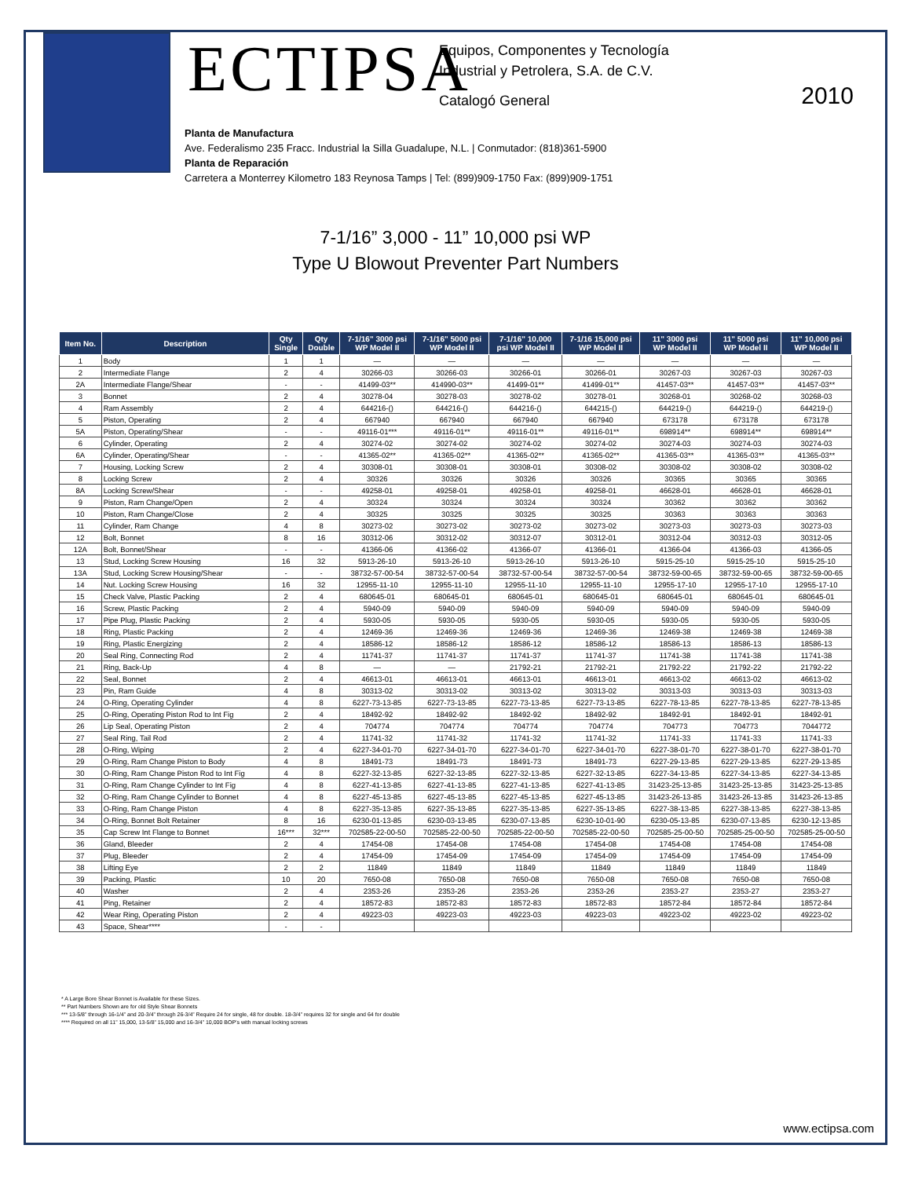ECTIPSA
Equipos, Componentes y Tecnología
Industrial y Petrolera, S.A. de C.V.
Catalogó General
2010
Planta de Manufactura
Ave. Federalismo 235 Fracc. Industrial la Silla Guadalupe, N.L. | Conmutador: (818)361-5900
Planta de Reparación
Carretera a Monterrey Kilometro 183 Reynosa Tamps | Tel: (899)909-1750 Fax: (899)909-1751
7-1/16” 3,000 - 11” 10,000 psi WP
Type U Blowout Preventer Part Numbers
| Item No. | Description | Qty Single | Qty Double | 7-1/16" 3000 psi WP Model II | 7-1/16" 5000 psi WP Model II | 7-1/16" 10,000 psi WP Model II | 7-1/16 15,000 psi WP Model II | 11" 3000 psi WP Model II | 11" 5000 psi WP Model II | 11" 10,000 psi WP Model II |
| --- | --- | --- | --- | --- | --- | --- | --- | --- | --- | --- |
| 1 | Body | 1 | 1 | — | — | — | — | — | — | — |
| 2 | Intermediate Flange | 2 | 4 | 30266-03 | 30266-03 | 30266-01 | 30266-01 | 30267-03 | 30267-03 | 30267-03 |
| 2A | Intermediate Flange/Shear | - | - | 41499-03** | 414990-03** | 41499-01** | 41499-01** | 41457-03** | 41457-03** | 41457-03** |
| 3 | Bonnet | 2 | 4 | 30278-04 | 30278-03 | 30278-02 | 30278-01 | 30268-01 | 30268-02 | 30268-03 |
| 4 | Ram Assembly | 2 | 4 | 644216-() | 644216-() | 644216-() | 644215-() | 644219-() | 644219-() | 644219-() |
| 5 | Piston, Operating | 2 | 4 | 667940 | 667940 | 667940 | 667940 | 673178 | 673178 | 673178 |
| 5A | Piston, Operating/Shear | - | - | 49116-01*** | 49116-01** | 49116-01** | 49116-01** | 698914** | 698914** | 698914** |
| 6 | Cylinder, Operating | 2 | 4 | 30274-02 | 30274-02 | 30274-02 | 30274-02 | 30274-03 | 30274-03 | 30274-03 |
| 6A | Cylinder, Operating/Shear | - | - | 41365-02** | 41365-02** | 41365-02** | 41365-02** | 41365-03** | 41365-03** | 41365-03** |
| 7 | Housing, Locking Screw | 2 | 4 | 30308-01 | 30308-01 | 30308-01 | 30308-02 | 30308-02 | 30308-02 | 30308-02 |
| 8 | Locking Screw | 2 | 4 | 30326 | 30326 | 30326 | 30326 | 30365 | 30365 | 30365 |
| 8A | Locking Screw/Shear | - | - | 49258-01 | 49258-01 | 49258-01 | 49258-01 | 46628-01 | 46628-01 | 46628-01 |
| 9 | Piston, Ram Change/Open | 2 | 4 | 30324 | 30324 | 30324 | 30324 | 30362 | 30362 | 30362 |
| 10 | Piston, Ram Change/Close | 2 | 4 | 30325 | 30325 | 30325 | 30325 | 30363 | 30363 | 30363 |
| 11 | Cylinder, Ram Change | 4 | 8 | 30273-02 | 30273-02 | 30273-02 | 30273-02 | 30273-03 | 30273-03 | 30273-03 |
| 12 | Bolt, Bonnet | 8 | 16 | 30312-06 | 30312-02 | 30312-07 | 30312-01 | 30312-04 | 30312-03 | 30312-05 |
| 12A | Bolt, Bonnet/Shear | - | - | 41366-06 | 41366-02 | 41366-07 | 41366-01 | 41366-04 | 41366-03 | 41366-05 |
| 13 | Stud, Locking Screw Housing | 16 | 32 | 5913-26-10 | 5913-26-10 | 5913-26-10 | 5913-26-10 | 5915-25-10 | 5915-25-10 | 5915-25-10 |
| 13A | Stud, Locking Screw Housing/Shear | - | - | 38732-57-00-54 | 38732-57-00-54 | 38732-57-00-54 | 38732-57-00-54 | 38732-59-00-65 | 38732-59-00-65 | 38732-59-00-65 |
| 14 | Nut. Locking Screw Housing | 16 | 32 | 12955-11-10 | 12955-11-10 | 12955-11-10 | 12955-11-10 | 12955-17-10 | 12955-17-10 | 12955-17-10 |
| 15 | Check Valve, Plastic Packing | 2 | 4 | 680645-01 | 680645-01 | 680645-01 | 680645-01 | 680645-01 | 680645-01 | 680645-01 |
| 16 | Screw, Plastic Packing | 2 | 4 | 5940-09 | 5940-09 | 5940-09 | 5940-09 | 5940-09 | 5940-09 | 5940-09 |
| 17 | Pipe Plug, Plastic Packing | 2 | 4 | 5930-05 | 5930-05 | 5930-05 | 5930-05 | 5930-05 | 5930-05 | 5930-05 |
| 18 | Ring, Plastic Packing | 2 | 4 | 12469-36 | 12469-36 | 12469-36 | 12469-36 | 12469-38 | 12469-38 | 12469-38 |
| 19 | Ring, Plastic Energizing | 2 | 4 | 18586-12 | 18586-12 | 18586-12 | 18586-12 | 18586-13 | 18586-13 | 18586-13 |
| 20 | Seal Ring, Connecting Rod | 2 | 4 | 11741-37 | 11741-37 | 11741-37 | 11741-37 | 11741-38 | 11741-38 | 11741-38 |
| 21 | Ring, Back-Up | 4 | 8 | — | — | 21792-21 | 21792-21 | 21792-22 | 21792-22 | 21792-22 |
| 22 | Seal, Bonnet | 2 | 4 | 46613-01 | 46613-01 | 46613-01 | 46613-01 | 46613-02 | 46613-02 | 46613-02 |
| 23 | Pin, Ram Guide | 4 | 8 | 30313-02 | 30313-02 | 30313-02 | 30313-02 | 30313-03 | 30313-03 | 30313-03 |
| 24 | O-Ring, Operating Cylinder | 4 | 8 | 6227-73-13-85 | 6227-73-13-85 | 6227-73-13-85 | 6227-73-13-85 | 6227-78-13-85 | 6227-78-13-85 | 6227-78-13-85 |
| 25 | O-Ring, Operating Piston Rod to Int Fig | 2 | 4 | 18492-92 | 18492-92 | 18492-92 | 18492-92 | 18492-91 | 18492-91 | 18492-91 |
| 26 | Lip Seal, Operating Piston | 2 | 4 | 704774 | 704774 | 704774 | 704774 | 704773 | 704773 | 7044772 |
| 27 | Seal Ring, Tail Rod | 2 | 4 | 11741-32 | 11741-32 | 11741-32 | 11741-32 | 11741-33 | 11741-33 | 11741-33 |
| 28 | O-Ring, Wiping | 2 | 4 | 6227-34-01-70 | 6227-34-01-70 | 6227-34-01-70 | 6227-34-01-70 | 6227-38-01-70 | 6227-38-01-70 | 6227-38-01-70 |
| 29 | O-Ring, Ram Change Piston to Body | 4 | 8 | 18491-73 | 18491-73 | 18491-73 | 18491-73 | 6227-29-13-85 | 6227-29-13-85 | 6227-29-13-85 |
| 30 | O-Ring, Ram Change Piston Rod to Int Fig | 4 | 8 | 6227-32-13-85 | 6227-32-13-85 | 6227-32-13-85 | 6227-32-13-85 | 6227-34-13-85 | 6227-34-13-85 | 6227-34-13-85 |
| 31 | O-Ring, Ram Change Cylinder to Int Fig | 4 | 8 | 6227-41-13-85 | 6227-41-13-85 | 6227-41-13-85 | 6227-41-13-85 | 31423-25-13-85 | 31423-25-13-85 | 31423-25-13-85 |
| 32 | O-Ring, Ram Change Cylinder to Bonnet | 4 | 8 | 6227-45-13-85 | 6227-45-13-85 | 6227-45-13-85 | 6227-45-13-85 | 31423-26-13-85 | 31423-26-13-85 | 31423-26-13-85 |
| 33 | O-Ring, Ram Change Piston | 4 | 8 | 6227-35-13-85 | 6227-35-13-85 | 6227-35-13-85 | 6227-35-13-85 | 6227-38-13-85 | 6227-38-13-85 | 6227-38-13-85 |
| 34 | O-Ring, Bonnet Bolt Retainer | 8 | 16 | 6230-01-13-85 | 6230-03-13-85 | 6230-07-13-85 | 6230-10-01-90 | 6230-05-13-85 | 6230-07-13-85 | 6230-12-13-85 |
| 35 | Cap Screw Int Flange to Bonnet | 16*** | 32*** | 702585-22-00-50 | 702585-22-00-50 | 702585-22-00-50 | 702585-22-00-50 | 702585-25-00-50 | 702585-25-00-50 | 702585-25-00-50 |
| 36 | Gland, Bleeder | 2 | 4 | 17454-08 | 17454-08 | 17454-08 | 17454-08 | 17454-08 | 17454-08 | 17454-08 |
| 37 | Plug, Bleeder | 2 | 4 | 17454-09 | 17454-09 | 17454-09 | 17454-09 | 17454-09 | 17454-09 | 17454-09 |
| 38 | Lifting Eye | 2 | 2 | 11849 | 11849 | 11849 | 11849 | 11849 | 11849 | 11849 |
| 39 | Packing, Plastic | 10 | 20 | 7650-08 | 7650-08 | 7650-08 | 7650-08 | 7650-08 | 7650-08 | 7650-08 |
| 40 | Washer | 2 | 4 | 2353-26 | 2353-26 | 2353-26 | 2353-26 | 2353-27 | 2353-27 | 2353-27 |
| 41 | Ping, Retainer | 2 | 4 | 18572-83 | 18572-83 | 18572-83 | 18572-83 | 18572-84 | 18572-84 | 18572-84 |
| 42 | Wear Ring, Operating Piston | 2 | 4 | 49223-03 | 49223-03 | 49223-03 | 49223-03 | 49223-02 | 49223-02 | 49223-02 |
| 43 | Space, Shear**** | - | - | | | | | | | |
* A Large Bore Shear Bonnet is Available for these Sizes.
** Part Numbers Shown are for old Style Shear Bonnets
*** 13-5/8” through 16-1/4” and 20-3/4” through 26-3/4” Require 24 for single, 48 for double. 18-3/4” requires 32 for single and 64 for double
**** Required on all 11” 15,000, 13-5/8” 15,000 and 16-3/4” 10,000 BOP’s with manual locking screws
www.ectipsa.com